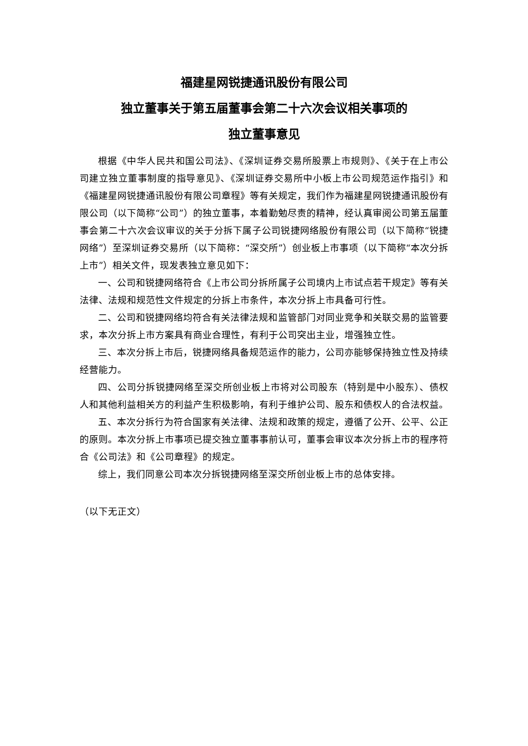福建星网锐捷通讯股份有限公司
独立董事关于第五届董事会第二十六次会议相关事项的
独立董事意见
根据《中华人民共和国公司法》、《深圳证券交易所股票上市规则》、《关于在上市公司建立独立董事制度的指导意见》、《深圳证券交易所中小板上市公司规范运作指引》和《福建星网锐捷通讯股份有限公司章程》等有关规定，我们作为福建星网锐捷通讯股份有限公司（以下简称“公司”）的独立董事，本着勤勉尽责的精神，经认真审阅公司第五届董事会第二十六次会议审议的关于分拆下属子公司锐捷网络股份有限公司（以下简称“锐捷网络”）至深圳证券交易所（以下简称：“深交所”）创业板上市事项（以下简称“本次分拆上市”）相关文件，现发表独立意见如下：
一、公司和锐捷网络符合《上市公司分拆所属子公司境内上市试点若干规定》等有关法律、法规和规范性文件规定的分拆上市条件，本次分拆上市具备可行性。
二、公司和锐捷网络均符合有关法律法规和监管部门对同业竞争和关联交易的监管要求，本次分拆上市方案具有商业合理性，有利于公司突出主业，增强独立性。
三、本次分拆上市后，锐捷网络具备规范运作的能力，公司亦能够保持独立性及持续经营能力。
四、公司分拆锐捷网络至深交所创业板上市将对公司股东（特别是中小股东）、债权人和其他利益相关方的利益产生积极影响，有利于维护公司、股东和债权人的合法权益。
五、本次分拆行为符合国家有关法律、法规和政策的规定，遵循了公开、公平、公正的原则。本次分拆上市事项已提交独立董事事前认可，董事会审议本次分拆上市的程序符合《公司法》和《公司章程》的规定。
综上，我们同意公司本次分拆锐捷网络至深交所创业板上市的总体安排。
（以下无正文）